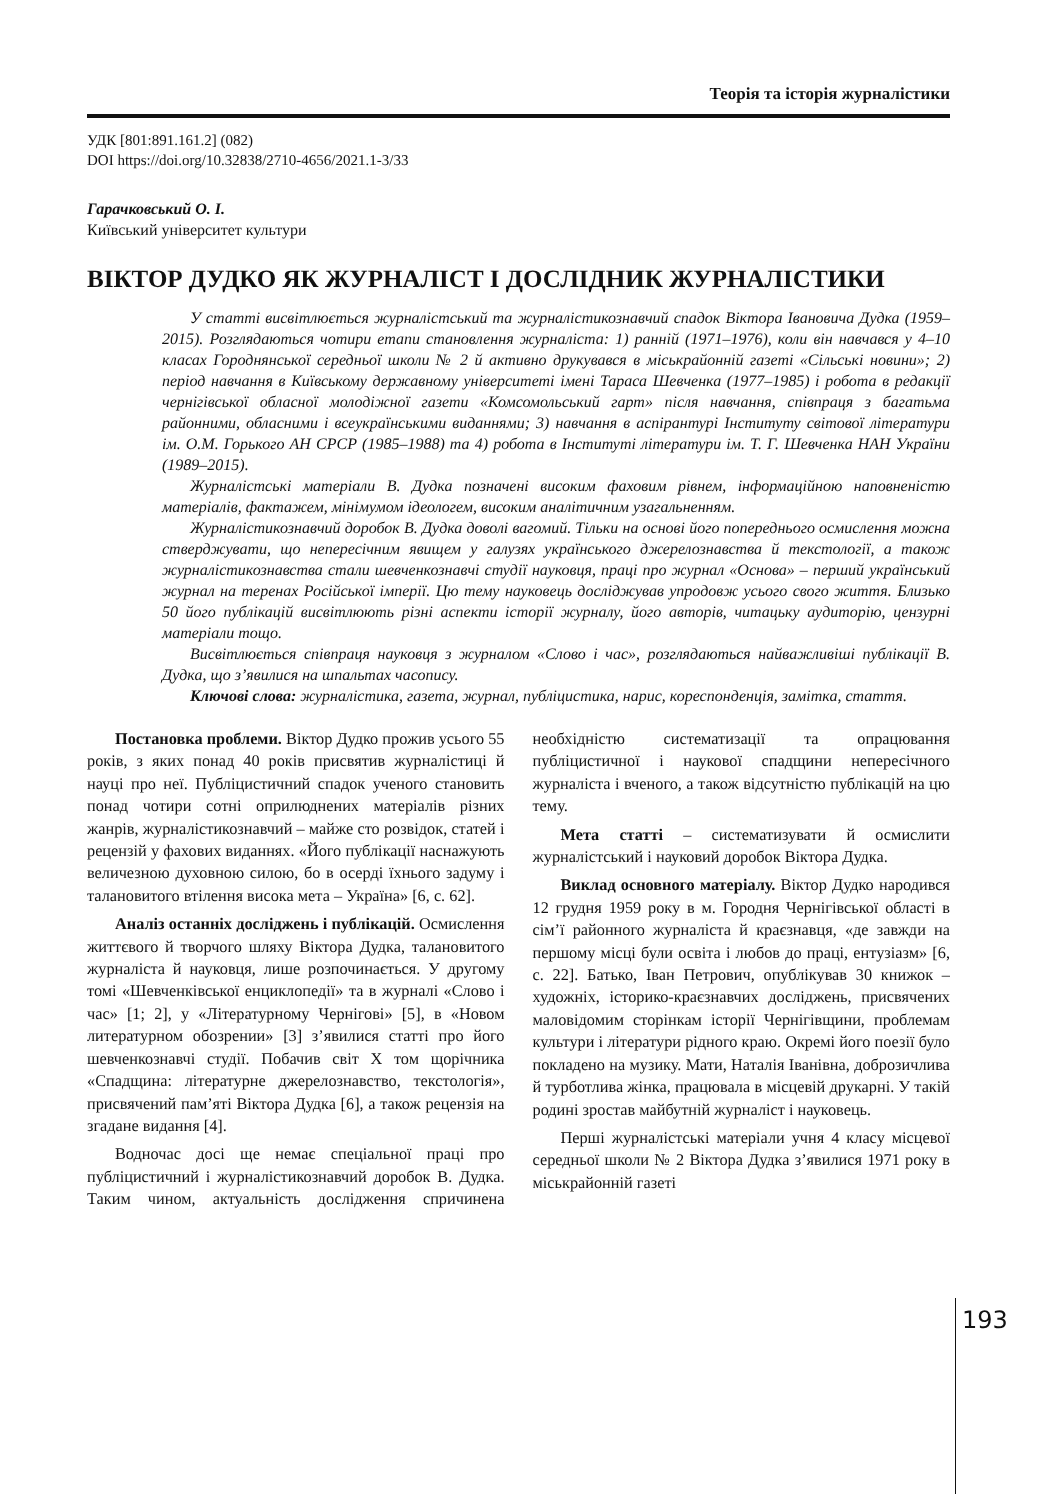Теорія та історія журналістики
УДК [801:891.161.2] (082)
DOI https://doi.org/10.32838/2710-4656/2021.1-3/33
Гарачковський О. І.
Київський університет культури
ВІКТОР ДУДКО ЯК ЖУРНАЛІСТ І ДОСЛІДНИК ЖУРНАЛІСТИКИ
У статті висвітлюється журналістський та журналістикознавчий спадок Віктора Івановича Дудка (1959–2015). Розглядаються чотири етапи становлення журналіста: 1) ранній (1971–1976), коли він навчався у 4–10 класах Городнянської середньої школи № 2 й активно друкувався в міськрайонній газеті «Сільські новини»; 2) період навчання в Київському державному університеті імені Тараса Шевченка (1977–1985) і робота в редакції чернігівської обласної молодіжної газети «Комсомольський гарт» після навчання, співпраця з багатьма районними, обласними і всеукраїнськими виданнями; 3) навчання в аспірантурі Інституту світової літератури ім. О.М. Горького АН СРСР (1985–1988) та 4) робота в Інституті літератури ім. Т. Г. Шевченка НАН України (1989–2015).
Журналістські матеріали В. Дудка позначені високим фаховим рівнем, інформаційною наповненістю матеріалів, фактажем, мінімумом ідеологем, високим аналітичним узагальненням.
Журналістикознавчий доробок В. Дудка доволі вагомий. Тільки на основі його попереднього осмислення можна стверджувати, що непересічним явищем у галузях українського джерелознавства й текстології, а також журналістикознавства стали шевченкознавчі студії науковця, праці про журнал «Основа» – перший український журнал на теренах Російської імперії. Цю тему науковець досліджував упродовж усього свого життя. Близько 50 його публікацій висвітлюють різні аспекти історії журналу, його авторів, читацьку аудиторію, цензурні матеріали тощо.
Висвітлюється співпраця науковця з журналом «Слово і час», розглядаються найважливіші публікації В. Дудка, що з’явилися на шпальтах часопису.
Ключові слова: журналістика, газета, журнал, публіцистика, нарис, кореспонденція, замітка, стаття.
Постановка проблеми. Віктор Дудко прожив усього 55 років, з яких понад 40 років присвятив журналістиці й науці про неї. Публіцистичний спадок ученого становить понад чотири сотні оприлюднених матеріалів різних жанрів, журналістикознавчий – майже сто розвідок, статей і рецензій у фахових виданнях. «Його публікації наснажують величезною духовною силою, бо в осерді їхнього задуму і талановитого втілення висока мета – Україна» [6, с. 62].
Аналіз останніх досліджень і публікацій. Осмислення життєвого й творчого шляху Віктора Дудка, талановитого журналіста й науковця, лише розпочинається. У другому томі «Шевченківської енциклопедії» та в журналі «Слово і час» [1; 2], у «Літературному Чернігові» [5], в «Новом литературном обозрении» [3] з’явилися статті про його шевченкознавчі студії. Побачив світ X том щорічника «Спадщина: літературне джерелознавство, текстологія», присвячений пам’яті Віктора Дудка [6], а також рецензія на згадане видання [4].
Водночас досі ще немає спеціальної праці про публіцистичний і журналістикознавчий доробок В. Дудка. Таким чином, актуальність дослідження спричинена необхідністю систематизації та опрацювання публіцистичної і наукової спадщини непересічного журналіста і вченого, а також відсутністю публікацій на цю тему.
Мета статті – систематизувати й осмислити журналістський і науковий доробок Віктора Дудка.
Виклад основного матеріалу. Віктор Дудко народився 12 грудня 1959 року в м. Городня Чернігівської області в сім’ї районного журналіста й краєзнавця, «де завжди на першому місці були освіта і любов до праці, ентузіазм» [6, с. 22]. Батько, Іван Петрович, опублікував 30 книжок – художніх, історико-краєзнавчих досліджень, присвячених маловідомим сторінкам історії Чернігівщини, проблемам культури і літератури рідного краю. Окремі його поезії було покладено на музику. Мати, Наталія Іванівна, доброзичлива й турботлива жінка, працювала в місцевій друкарні. У такій родині зростав майбутній журналіст і науковець.
Перші журналістські матеріали учня 4 класу місцевої середньої школи № 2 Віктора Дудка з’явилися 1971 року в міськрайонній газеті
193